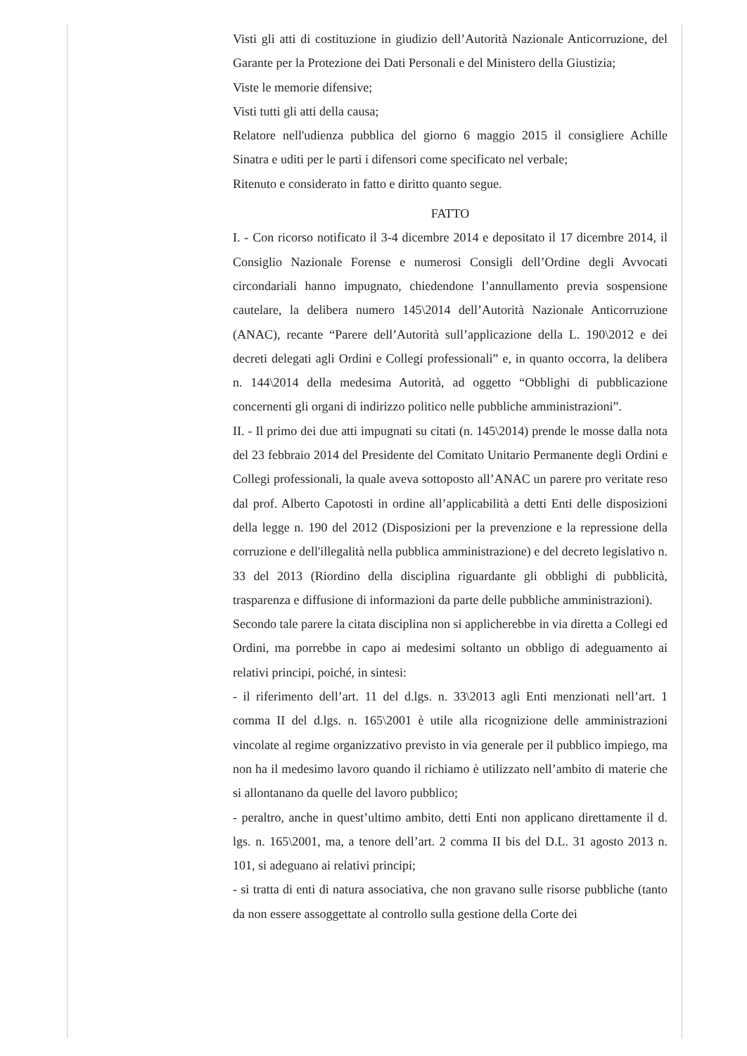Visti gli atti di costituzione in giudizio dell’Autorità Nazionale Anticorruzione, del Garante per la Protezione dei Dati Personali e del Ministero della Giustizia;
Viste le memorie difensive;
Visti tutti gli atti della causa;
Relatore nell'udienza pubblica del giorno 6 maggio 2015 il consigliere Achille Sinatra e uditi per le parti i difensori come specificato nel verbale;
Ritenuto e considerato in fatto e diritto quanto segue.
FATTO
I. - Con ricorso notificato il 3-4 dicembre 2014 e depositato il 17 dicembre 2014, il Consiglio Nazionale Forense e numerosi Consigli dell’Ordine degli Avvocati circondariali hanno impugnato, chiedendone l’annullamento previa sospensione cautelare, la delibera numero 145\2014 dell’Autorità Nazionale Anticorruzione (ANAC), recante “Parere dell’Autorità sull’applicazione della L. 190\2012 e dei decreti delegati agli Ordini e Collegi professionali” e, in quanto occorra, la delibera n. 144\2014 della medesima Autorità, ad oggetto “Obblighi di pubblicazione concernenti gli organi di indirizzo politico nelle pubbliche amministrazioni”.
II. - Il primo dei due atti impugnati su citati (n. 145\2014) prende le mosse dalla nota del 23 febbraio 2014 del Presidente del Comitato Unitario Permanente degli Ordini e Collegi professionali, la quale aveva sottoposto all’ANAC un parere pro veritate reso dal prof. Alberto Capotosti in ordine all’applicabilità a detti Enti delle disposizioni della legge n. 190 del 2012 (Disposizioni per la prevenzione e la repressione della corruzione e dell'illegalità nella pubblica amministrazione) e del decreto legislativo n. 33 del 2013 (Riordino della disciplina riguardante gli obblighi di pubblicità, trasparenza e diffusione di informazioni da parte delle pubbliche amministrazioni).
Secondo tale parere la citata disciplina non si applicherebbe in via diretta a Collegi ed Ordini, ma porrebbe in capo ai medesimi soltanto un obbligo di adeguamento ai relativi principi, poiché, in sintesi:
- il riferimento dell’art. 11 del d.lgs. n. 33\2013 agli Enti menzionati nell’art. 1 comma II del d.lgs. n. 165\2001 è utile alla ricognizione delle amministrazioni vincolate al regime organizzativo previsto in via generale per il pubblico impiego, ma non ha il medesimo lavoro quando il richiamo è utilizzato nell’ambito di materie che si allontanano da quelle del lavoro pubblico;
- peraltro, anche in quest’ultimo ambito, detti Enti non applicano direttamente il d. lgs. n. 165\2001, ma, a tenore dell’art. 2 comma II bis del D.L. 31 agosto 2013 n. 101, si adeguano ai relativi principi;
- si tratta di enti di natura associativa, che non gravano sulle risorse pubbliche (tanto da non essere assoggettate al controllo sulla gestione della Corte dei